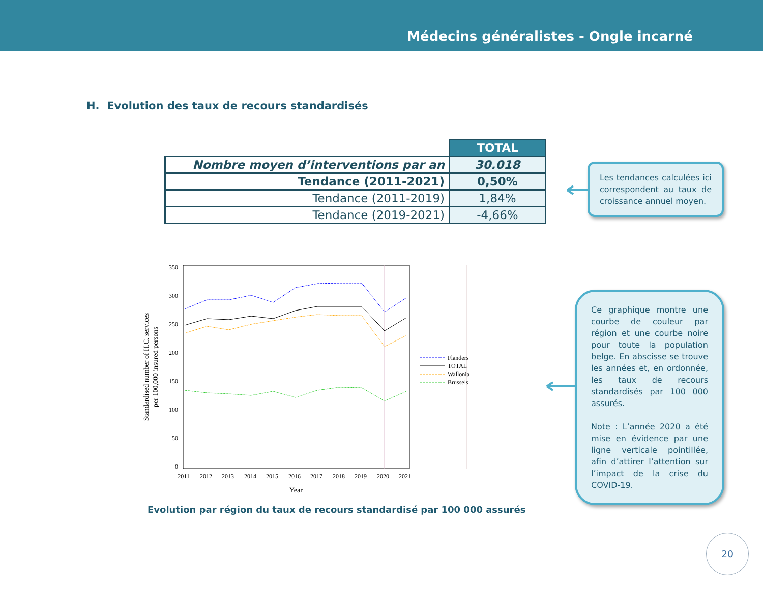Médecins généralistes - Ongle incarné
H. Evolution des taux de recours standardisés
| | TOTAL |
| Nombre moyen d’interventions par an | 30.018 |
| Tendance (2011-2021) | 0,50% |
| Tendance (2011-2019) | 1,84% |
| Tendance (2019-2021) | -4,66% |
Les tendances calculées ici correspondent au taux de croissance annuel moyen.
Ce graphique montre une courbe de couleur par région et une courbe noire pour toute la population belge. En abscisse se trouve les années et, en ordonnée, les taux de recours standardisés par 100 000 assurés.
Note : L’année 2020 a été mise en évidence par une ligne verticale pointillée, afin d’attirer l’attention sur l’impact de la crise du COVID-19.
350
300
250
200
150
100
50
0
2011
2012
2013
2014
2015
2016
2017
2018
2019
2020
2021
Year
Flanders
TOTAL
Wallonia
Brussels
Standardised number of H.C. services
per 100,000 insured persons
Evolution par région du taux de recours standardisé par 100 000 assurés
20